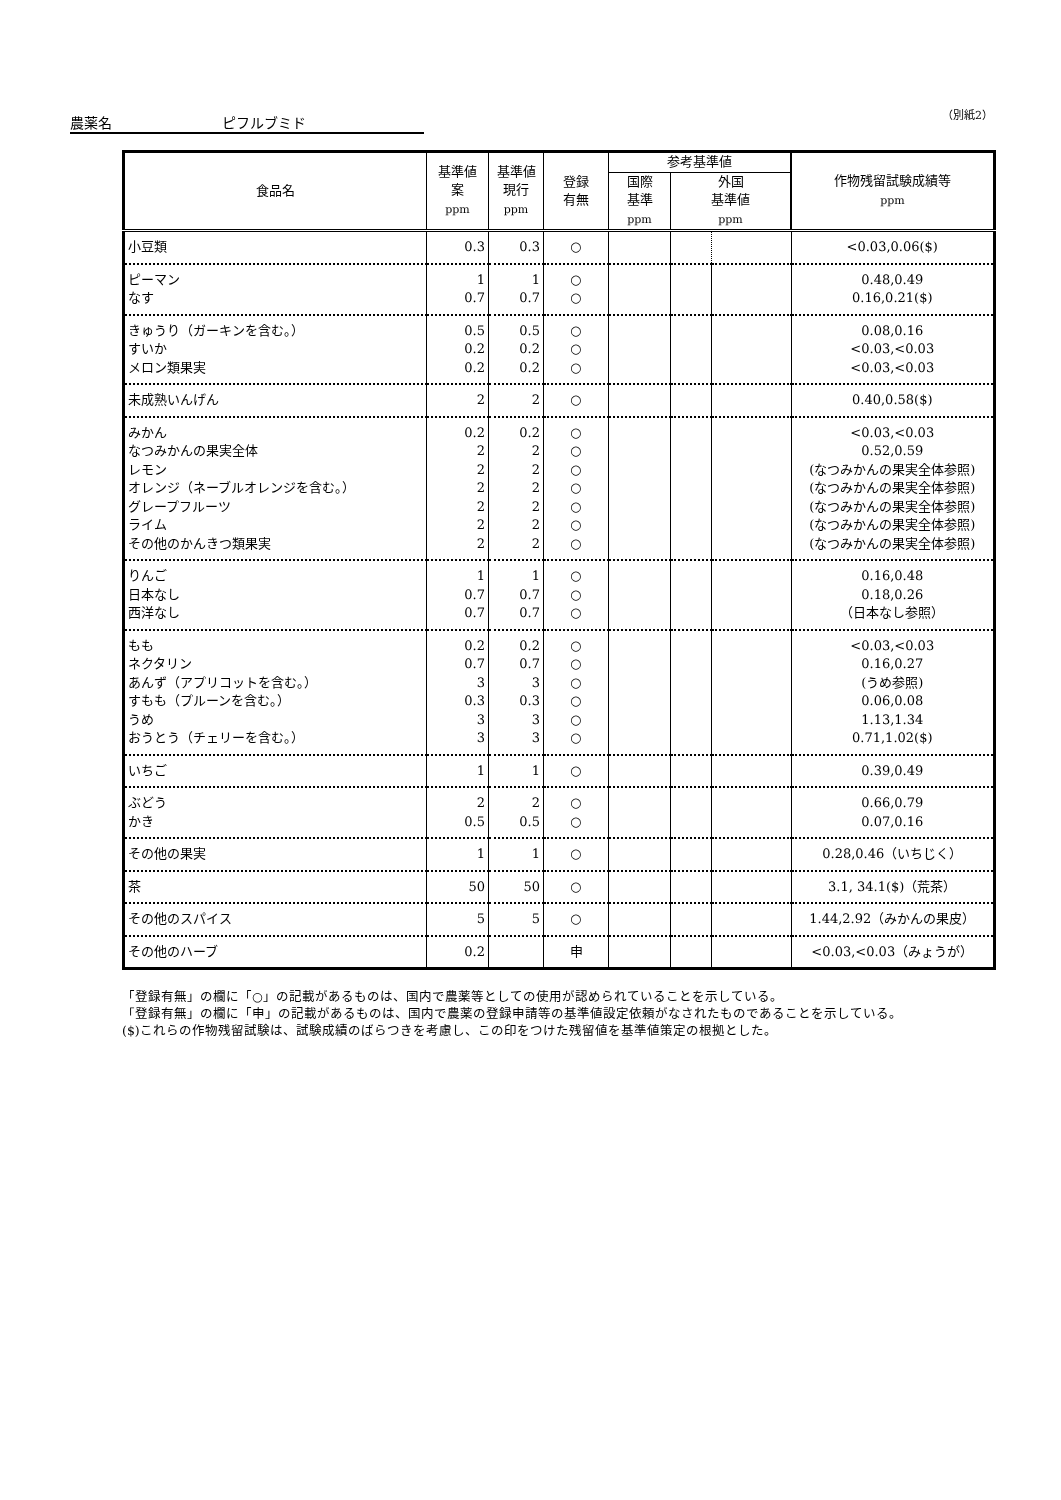農薬名 ピフルブミド （別紙2）
| 食品名 | 基準値 案 ppm | 基準値 現行 ppm | 登録 有無 | 参考基準値 | | | 作物残留試験成績等 ppm |
| --- | --- | --- | --- | --- | --- | --- | --- |
| | | | | 国際 基準 ppm | 外国 基準値 ppm | | |
| 小豆類 | 0.3 | 0.3 | ○ | | | | <0.03,0.06($) |
| ピーマン なす | 1 0.7 | 1 0.7 | ○ ○ | | | | 0.48,0.49 0.16,0.21($) |
| きゅうり（ガーキンを含む。） すいか メロン類果実 | 0.5 0.2 0.2 | 0.5 0.2 0.2 | ○ ○ ○ | | | | 0.08,0.16 <0.03,<0.03 <0.03,<0.03 |
| 未成熟いんげん | 2 | 2 | ○ | | | | 0.40,0.58($) |
| みかん なつみかんの果実全体 レモン オレンジ（ネーブルオレンジを含む。） グレープフルーツ ライム その他のかんきつ類果実 | 0.2 2 2 2 2 2 2 | 0.2 2 2 2 2 2 2 | ○ ○ ○ ○ ○ ○ ○ | | | | <0.03,<0.03 0.52,0.59 (なつみかんの果実全体参照) (なつみかんの果実全体参照) (なつみかんの果実全体参照) (なつみかんの果実全体参照) (なつみかんの果実全体参照) |
| りんご 日本なし 西洋なし | 1 0.7 0.7 | 1 0.7 0.7 | ○ ○ ○ | | | | 0.16,0.48 0.18,0.26 （日本なし参照） |
| もも ネクタリン あんず（アプリコットを含む。） すもも（プルーンを含む。） うめ おうとう（チェリーを含む。） | 0.2 0.7 3 0.3 3 3 | 0.2 0.7 3 0.3 3 3 | ○ ○ ○ ○ ○ ○ | | | | <0.03,<0.03 0.16,0.27 (うめ参照) 0.06,0.08 1.13,1.34 0.71,1.02($) |
| いちご | 1 | 1 | ○ | | | | 0.39,0.49 |
| ぶどう かき | 2 0.5 | 2 0.5 | ○ ○ | | | | 0.66,0.79 0.07,0.16 |
| その他の果実 | 1 | 1 | ○ | | | | 0.28,0.46（いちじく） |
| 茶 | 50 | 50 | ○ | | | | 3.1, 34.1($)（荒茶） |
| その他のスパイス | 5 | 5 | ○ | | | | 1.44,2.92（みかんの果皮） |
| その他のハーブ | 0.2 | | 申 | | | | <0.03,<0.03（みょうが） |
「登録有無」の欄に「○」の記載があるものは、国内で農薬等としての使用が認められていることを示している。
「登録有無」の欄に「申」の記載があるものは、国内で農薬の登録申請等の基準値設定依頼がなされたものであることを示している。
($)これらの作物残留試験は、試験成績のばらつきを考慮し、この印をつけた残留値を基準値策定の根拠とした。